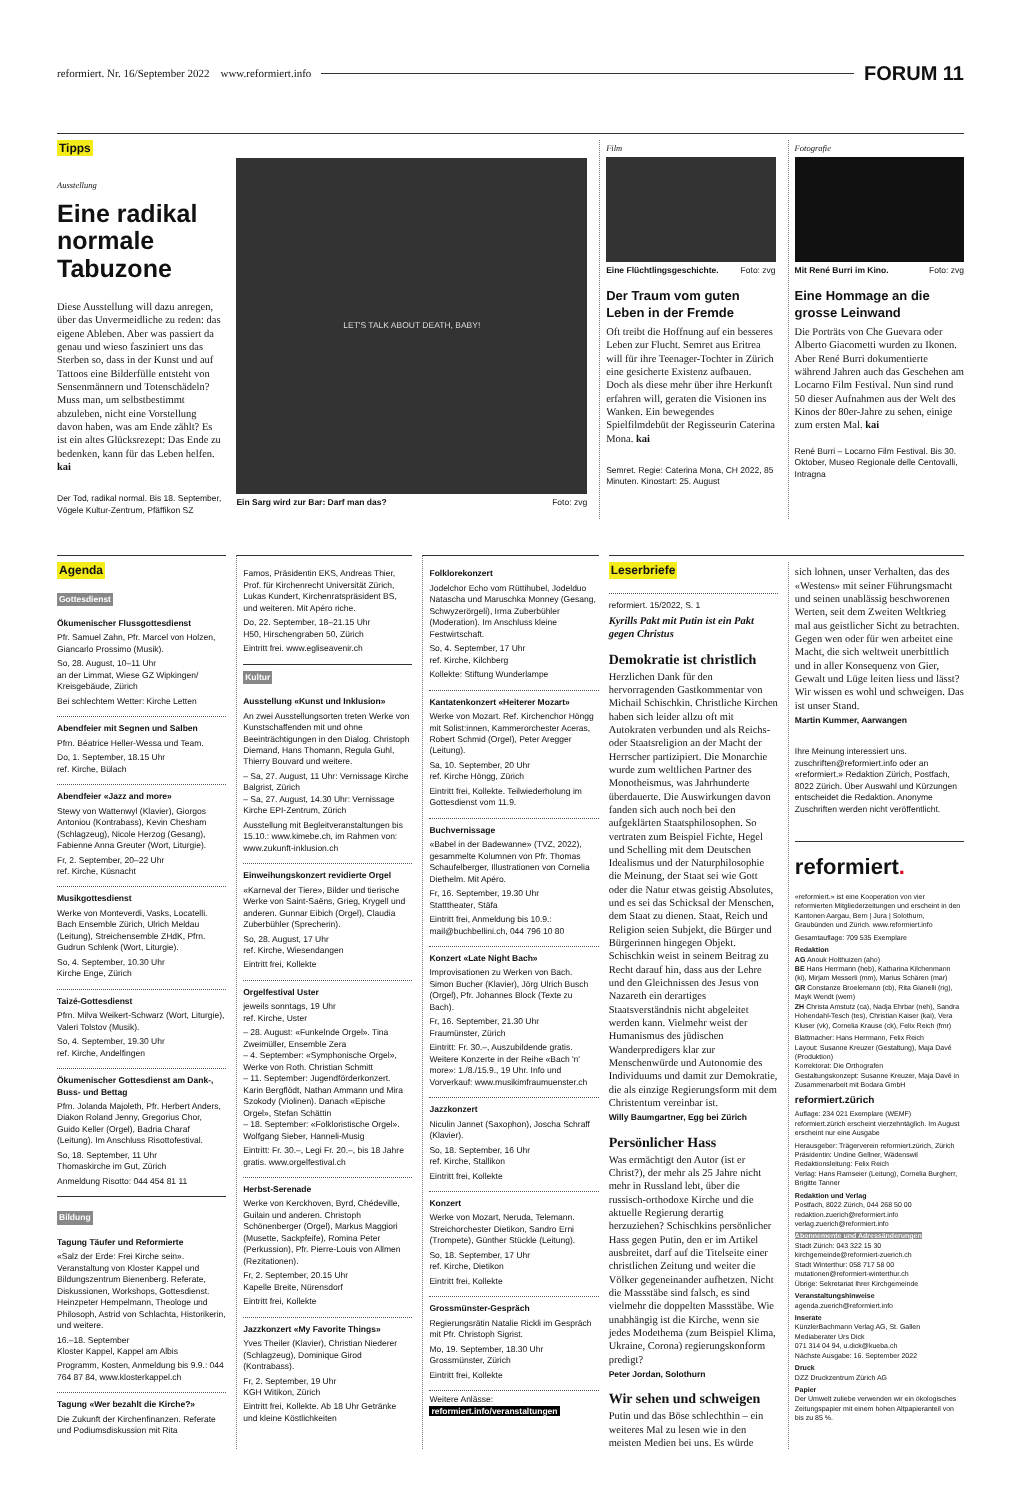reformiert. Nr. 16/September 2022 www.reformiert.info FORUM 11
Tipps
Ausstellung
Eine radikal normale Tabuzone
Diese Ausstellung will dazu anregen, über das Unvermeidliche zu reden: das eigene Ableben. Aber was passiert da genau und wieso fasziniert uns das Sterben so, dass in der Kunst und auf Tattoos eine Bilderfülle entsteht von Sensenmännern und Totenschädeln? Muss man, um selbstbestimmt abzuleben, nicht eine Vorstellung davon haben, was am Ende zählt? Es ist ein altes Glücksrezept: Das Ende zu bedenken, kann für das Leben helfen. kai
Der Tod, radikal normal. Bis 18. September, Vögele Kultur-Zentrum, Pfäffikon SZ
LET'S TALK ABOUT DEATH, BABY!
Ein Sarg wird zur Bar: Darf man das? Foto: zvg
Film
Eine Flüchtlingsgeschichte. Foto: zvg
Der Traum vom guten Leben in der Fremde
Oft treibt die Hoffnung auf ein besseres Leben zur Flucht. Semret aus Eritrea will für ihre Teenager-Tochter in Zürich eine gesicherte Existenz aufbauen. Doch als diese mehr über ihre Herkunft erfahren will, geraten die Visionen ins Wanken. Ein bewegendes Spielfilmdebüt der Regisseurin Caterina Mona. kai
Semret. Regie: Caterina Mona, CH 2022, 85 Minuten. Kinostart: 25. August
Fotografie
Mit René Burri im Kino. Foto: zvg
Eine Hommage an die grosse Leinwand
Die Porträts von Che Guevara oder Alberto Giacometti wurden zu Ikonen. Aber René Burri dokumentierte während Jahren auch das Geschehen am Locarno Film Festival. Nun sind rund 50 dieser Aufnahmen aus der Welt des Kinos der 80er-Jahre zu sehen, einige zum ersten Mal. kai
René Burri – Locarno Film Festival. Bis 30. Oktober, Museo Regionale delle Centovalli, Intragna
Agenda
Gottesdienst
Ökumenischer Flussgottesdienst
Pfr. Samuel Zahn, Pfr. Marcel von Holzen, Giancarlo Prossimo (Musik).
So, 28. August, 10–11 Uhr
an der Limmat, Wiese GZ Wipkingen/ Kreisgebäude, Zürich
Bei schlechtem Wetter: Kirche Letten
Abendfeier mit Segnen und Salben
Pfrn. Béatrice Heller-Wessa und Team.
Do, 1. September, 18.15 Uhr
ref. Kirche, Bülach
Abendfeier «Jazz and more»
Stewy von Wattenwyl (Klavier), Giorgos Antoniou (Kontrabass), Kevin Chesham (Schlagzeug), Nicole Herzog (Gesang), Fabienne Anna Greuter (Wort, Liturgie).
Fr, 2. September, 20–22 Uhr
ref. Kirche, Küsnacht
Musikgottesdienst
Werke von Monteverdi, Vasks, Locatelli. Bach Ensemble Zürich, Ulrich Meldau (Leitung), Streichensemble ZHdK, Pfrn. Gudrun Schlenk (Wort, Liturgie).
So, 4. September, 10.30 Uhr
Kirche Enge, Zürich
Taizé-Gottesdienst
Pfrn. Milva Weikert-Schwarz (Wort, Liturgie), Valeri Tolstov (Musik).
So, 4. September, 19.30 Uhr
ref. Kirche, Andelfingen
Ökumenischer Gottesdienst am Dank-, Buss- und Bettag
Pfrn. Jolanda Majoleth, Pfr. Herbert Anders, Diakon Roland Jenny, Gregorius Chor, Guido Keller (Orgel), Badria Charaf (Leitung). Im Anschluss Risottofestival.
So, 18. September, 11 Uhr
Thomaskirche im Gut, Zürich
Anmeldung Risotto: 044 454 81 11
Bildung
Tagung Täufer und Reformierte
«Salz der Erde: Frei Kirche sein». Veranstaltung von Kloster Kappel und Bildungszentrum Bienenberg. Referate, Diskussionen, Workshops, Gottesdienst. Heinzpeter Hempelmann, Theologe und Philosoph, Astrid von Schlachta, Historikerin, und weitere.
16.–18. September
Kloster Kappel, Kappel am Albis
Programm, Kosten, Anmeldung bis 9.9.: 044 764 87 84, www.klosterkappel.ch
Tagung «Wer bezahlt die Kirche?»
Die Zukunft der Kirchenfinanzen. Referate und Podiumsdiskussion mit Rita
Famos, Präsidentin EKS, Andreas Thier, Prof. für Kirchenrecht Universität Zürich, Lukas Kundert, Kirchenratspräsident BS, und weiteren. Mit Apéro riche.
Do, 22. September, 18–21.15 Uhr
H50, Hirschengraben 50, Zürich
Eintritt frei. www.egliseavenir.ch
Kultur
Ausstellung «Kunst und Inklusion»
An zwei Ausstellungsorten treten Werke von Kunstschaffenden mit und ohne Beeinträchtigungen in den Dialog. Christoph Diemand, Hans Thomann, Regula Guhl, Thierry Bouvard und weitere.
– Sa, 27. August, 11 Uhr: Vernissage Kirche Balgrist, Zürich
– Sa, 27. August, 14.30 Uhr: Vernissage Kirche EPI-Zentrum, Zürich
Ausstellung mit Begleitveranstaltungen bis 15.10.: www.kimebe.ch, im Rahmen von: www.zukunft-inklusion.ch
Einweihungskonzert revidierte Orgel
«Karneval der Tiere», Bilder und tierische Werke von Saint-Saëns, Grieg, Krygell und anderen. Gunnar Eibich (Orgel), Claudia Zuberbühler (Sprecherin).
So, 28. August, 17 Uhr
ref. Kirche, Wiesendangen
Eintritt frei, Kollekte
Orgelfestival Uster
jeweils sonntags, 19 Uhr
ref. Kirche, Uster
– 28. August: «Funkelnde Orgel». Tina Zweimüller, Ensemble Zera
– 4. September: «Symphonische Orgel», Werke von Roth. Christian Schmitt
– 11. September: Jugendförderkonzert. Karin Bergflödt, Nathan Ammann und Mira Szokody (Violinen). Danach «Epische Orgel», Stefan Schättin
– 18. September: «Folkloristische Orgel». Wolfgang Sieber, Hanneli-Musig
Eintritt: Fr. 30.–, Legi Fr. 20.–, bis 18 Jahre gratis. www.orgelfestival.ch
Herbst-Serenade
Werke von Kerckhoven, Byrd, Chédeville, Guilain und anderen. Christoph Schönenberger (Orgel), Markus Maggiori (Musette, Sackpfeife), Romina Peter (Perkussion), Pfr. Pierre-Louis von Allmen (Rezitationen).
Fr, 2. September, 20.15 Uhr
Kapelle Breite, Nürensdorf
Eintritt frei, Kollekte
Jazzkonzert «My Favorite Things»
Yves Theiler (Klavier), Christian Niederer (Schlagzeug), Dominique Girod (Kontrabass).
Fr, 2. September, 19 Uhr
KGH Witikon, Zürich
Eintritt frei, Kollekte. Ab 18 Uhr Getränke und kleine Köstlichkeiten
Folklorekonzert
Jodelchor Echo vom Rüttihubel, Jodelduo Natascha und Maruschka Monney (Gesang, Schwyzerörgeli), Irma Zuberbühler (Moderation). Im Anschluss kleine Festwirtschaft.
So, 4. September, 17 Uhr
ref. Kirche, Kilchberg
Kollekte: Stiftung Wunderlampe
Kantatenkonzert «Heiterer Mozart»
Werke von Mozart. Ref. Kirchenchor Höngg mit Solist:innen, Kammerorchester Aceras, Robert Schmid (Orgel), Peter Aregger (Leitung).
Sa, 10. September, 20 Uhr
ref. Kirche Höngg, Zürich
Eintritt frei, Kollekte. Teilwiederholung im Gottesdienst vom 11.9.
Buchvernissage
«Babel in der Badewanne» (TVZ, 2022), gesammelte Kolumnen von Pfr. Thomas Schaufelberger, Illustrationen von Cornelia Diethelm. Mit Apéro.
Fr, 16. September, 19.30 Uhr
Statttheater, Stäfa
Eintritt frei, Anmeldung bis 10.9.: mail@buchbellini.ch, 044 796 10 80
Konzert «Late Night Bach»
Improvisationen zu Werken von Bach. Simon Bucher (Klavier), Jörg Ulrich Busch (Orgel), Pfr. Johannes Block (Texte zu Bach).
Fr, 16. September, 21.30 Uhr
Fraumünster, Zürich
Eintritt: Fr. 30.–, Auszubildende gratis. Weitere Konzerte in der Reihe «Bach 'n' more»: 1./8./15.9., 19 Uhr. Info und Vorverkauf: www.musikimfraumuenster.ch
Jazzkonzert
Niculin Jannet (Saxophon), Joscha Schraff (Klavier).
So, 18. September, 16 Uhr
ref. Kirche, Stallikon
Eintritt frei, Kollekte
Konzert
Werke von Mozart, Neruda, Telemann. Streichorchester Dietikon, Sandro Erni (Trompete), Günther Stückle (Leitung).
So, 18. September, 17 Uhr
ref. Kirche, Dietikon
Eintritt frei, Kollekte
Grossmünster-Gespräch
Regierungsrätin Natalie Rickli im Gespräch mit Pfr. Christoph Sigrist.
Mo, 19. September, 18.30 Uhr
Grossmünster, Zürich
Eintritt frei, Kollekte
Weitere Anlässe:
reformiert.info/veranstaltungen
Leserbriefe
reformiert. 15/2022, S. 1
Kyrills Pakt mit Putin ist ein Pakt gegen Christus
Demokratie ist christlich
Herzlichen Dank für den hervorragenden Gastkommentar von Michail Schischkin. Christliche Kirchen haben sich leider allzu oft mit Autokraten verbunden und als Reichs- oder Staatsreligion an der Macht der Herrscher partizipiert. Die Monarchie wurde zum weltlichen Partner des Monotheismus, was Jahrhunderte überdauerte. Die Auswirkungen davon fanden sich auch noch bei den aufgeklärten Staatsphilosophen. So vertraten zum Beispiel Fichte, Hegel und Schelling mit dem Deutschen Idealismus und der Naturphilosophie die Meinung, der Staat sei wie Gott oder die Natur etwas geistig Absolutes, und es sei das Schicksal der Menschen, dem Staat zu dienen. Staat, Reich und Religion seien Subjekt, die Bürger und Bürgerinnen hingegen Objekt. Schischkin weist in seinem Beitrag zu Recht darauf hin, dass aus der Lehre und den Gleichnissen des Jesus von Nazareth ein derartiges Staatsverständnis nicht abgeleitet werden kann. Vielmehr weist der Humanismus des jüdischen Wanderpredigers klar zur Menschenwürde und Autonomie des Individuums und damit zur Demokratie, die als einzige Regierungsform mit dem Christentum vereinbar ist.
Willy Baumgartner, Egg bei Zürich
Persönlicher Hass
Was ermächtigt den Autor (ist er Christ?), der mehr als 25 Jahre nicht mehr in Russland lebt, über die russisch-orthodoxe Kirche und die aktuelle Regierung derartig herzuziehen? Schischkins persönlicher Hass gegen Putin, den er im Artikel ausbreitet, darf auf die Titelseite einer christlichen Zeitung und weiter die Völker gegeneinander aufhetzen. Nicht die Massstäbe sind falsch, es sind vielmehr die doppelten Massstäbe. Wie unabhängig ist die Kirche, wenn sie jedes Modethema (zum Beispiel Klima, Ukraine, Corona) regierungskonform predigt?
Peter Jordan, Solothurn
Wir sehen und schweigen
Putin und das Böse schlechthin – ein weiteres Mal zu lesen wie in den meisten Medien bei uns. Es würde
sich lohnen, unser Verhalten, das des «Westens» mit seiner Führungsmacht und seinen unablässig beschworenen Werten, seit dem Zweiten Weltkrieg mal aus geistlicher Sicht zu betrachten. Gegen wen oder für wen arbeitet eine Macht, die sich weltweit unerbittlich und in aller Konsequenz von Gier, Gewalt und Lüge leiten liess und lässt? Wir wissen es wohl und schweigen. Das ist unser Stand.
Martin Kummer, Aarwangen
Ihre Meinung interessiert uns. zuschriften@reformiert.info oder an «reformiert.» Redaktion Zürich, Postfach, 8022 Zürich. Über Auswahl und Kürzungen entscheidet die Redaktion. Anonyme Zuschriften werden nicht veröffentlicht.
reformiert.
«reformiert.» ist eine Kooperation von vier reformierten Mitgliederzeitungen und erscheint in den Kantonen Aargau, Bern | Jura | Solothurn, Graubünden und Zürich. www.reformiert.info
Gesamtauflage: 709 535 Exemplare
Redaktion
AG Anouk Holthuizen (aho)
BE Hans Herrmann (heb), Katharina Kilchenmann (ki), Mirjam Messerli (mm), Marius Schären (mar)
GR Constanze Broelemann (cb), Rita Gianelli (rig), Mayk Wendt (wem)
ZH Christa Amstutz (ca), Nadja Ehrbar (neh), Sandra Hohendahl-Tesch (tes), Christian Kaiser (kai), Vera Kluser (vk), Cornelia Krause (ck), Felix Reich (fmr)
Blattmacher: Hans Herrmann, Felix Reich
Layout: Susanne Kreuzer (Gestaltung), Maja Davé (Produktion)
Korrektorat: Die Orthografen
Gestaltungskonzept: Susanne Kreuzer, Maja Davé in Zusammenarbeit mit Bodara GmbH
reformiert.zürich
Auflage: 234 021 Exemplare (WEMF)
reformiert.zürich erscheint vierzehntäglich. Im August erscheint nur eine Ausgabe
Herausgeber: Trägerverein reformiert.zürich, Zürich
Präsidentin: Undine Gellner, Wädenswil
Redaktionsleitung: Felix Reich
Verlag: Hans Ramseier (Leitung), Cornelia Burgherr, Brigitte Tanner
Redaktion und Verlag
Postfach, 8022 Zürich, 044 268 50 00
redaktion.zuerich@reformiert.info
verlag.zuerich@reformiert.info
Abonnemente und Adressänderungen
Stadt Zürich: 043 322 15 30
kirchgemeinde@reformiert-zuerich.ch
Stadt Winterthur: 058 717 58 00
mutationen@reformiert-winterthur.ch
Übrige: Sekretariat Ihrer Kirchgemeinde
Veranstaltungshinweise
agenda.zuerich@reformiert.info
Inserate
KünzlerBachmann Verlag AG, St. Gallen
Mediaberater Urs Dick
071 314 04 94, u.dick@kueba.ch
Nächste Ausgabe: 16. September 2022
Druck
DZZ Druckzentrum Zürich AG
Papier
Der Umwelt zuliebe verwenden wir ein ökologisches Zeitungspapier mit einem hohen Altpapieranteil von bis zu 85 %.